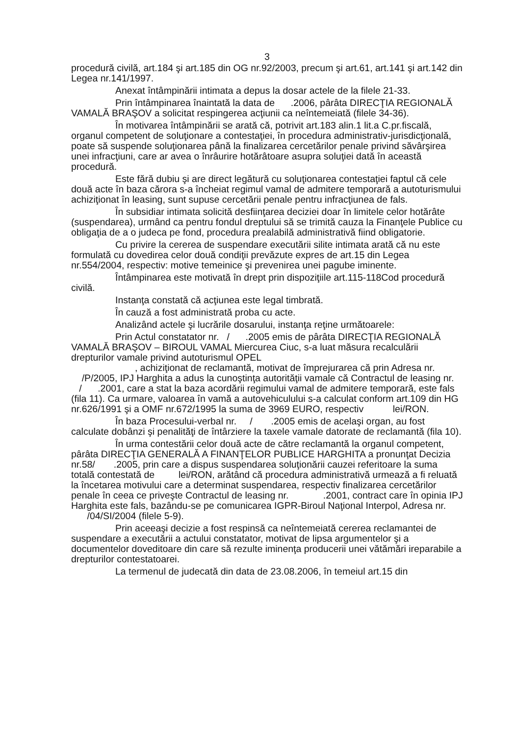3
procedură civilă, art.184 şi art.185 din OG nr.92/2003, precum şi art.61, art.141 şi art.142 din Legea nr.141/1997.
Anexat întâmpinării intimata a depus la dosar actele de la filele 21-33.
Prin întâmpinarea înaintată la data de .2006, pârâta DIRECŢIA REGIONALĂ VAMALĂ BRAŞOV a solicitat respingerea acţiunii ca neîntemeiată (filele 34-36).
În motivarea întâmpinării se arată că, potrivit art.183 alin.1 lit.a C.pr.fiscală, organul competent de soluţionare a contestaţiei, în procedura administrativ-jurisdicţională, poate să suspende soluţionarea până la finalizarea cercetărilor penale privind săvârşirea unei infracţiuni, care ar avea o înrâurire hotărâtoare asupra soluţiei dată în această procedură.
Este fără dubiu şi are direct legătură cu soluţionarea contestaţiei faptul că cele două acte în baza cărora s-a încheiat regimul vamal de admitere temporară a autoturismului achiziţionat în leasing, sunt supuse cercetării penale pentru infracţiunea de fals.
În subsidiar intimata solicită desfiinţarea deciziei doar în limitele celor hotărâte (suspendarea), urmând ca pentru fondul dreptului să se trimită cauza la Finanţele Publice cu obligaţia de a o judeca pe fond, procedura prealabilă administrativă fiind obligatorie.
Cu privire la cererea de suspendare executării silite intimata arată că nu este formulată cu dovedirea celor două condiţii prevăzute expres de art.15 din Legea nr.554/2004, respectiv: motive temeinice şi prevenirea unei pagube iminente.
Întâmpinarea este motivată în drept prin dispoziţiile art.115-118Cod procedură civilă.
Instanţa constată că acţiunea este legal timbrată.
În cauză a fost administrată proba cu acte.
Analizând actele şi lucrările dosarului, instanţa reţine următoarele:
Prin Actul constatator nr. / .2005 emis de pârâta DIRECŢIA REGIONALĂ VAMALĂ BRAŞOV – BIROUL VAMAL Miercurea Ciuc, s-a luat măsura recalculării drepturilor vamale privind autoturismul OPEL
, achiziţionat de reclamantă, motivat de împrejurarea că prin Adresa nr. /P/2005, IPJ Harghita a adus la cunoştinţa autorităţii vamale că Contractul de leasing nr. / .2001, care a stat la baza acordării regimului vamal de admitere temporară, este fals (fila 11). Ca urmare, valoarea în vamă a autovehiculului s-a calculat conform art.109 din HG nr.626/1991 şi a OMF nr.672/1995 la suma de 3969 EURO, respectiv lei/RON.
În baza Procesului-verbal nr. / .2005 emis de acelaşi organ, au fost calculate dobânzi şi penalităţi de întârziere la taxele vamale datorate de reclamantă (fila 10).
În urma contestării celor două acte de către reclamantă la organul competent, pârâta DIRECŢIA GENERALĂ A FINANŢELOR PUBLICE HARGHITA a pronunţat Decizia nr.58/ .2005, prin care a dispus suspendarea soluţionării cauzei referitoare la suma totală contestată de lei/RON, arătând că procedura administrativă urmează a fi reluată la încetarea motivului care a determinat suspendarea, respectiv finalizarea cercetărilor penale în ceea ce priveşte Contractul de leasing nr. .2001, contract care în opinia IPJ Harghita este fals, bazându-se pe comunicarea IGPR-Biroul Naţional Interpol, Adresa nr. /04/SI/2004 (filele 5-9).
Prin aceeaşi decizie a fost respinsă ca neîntemeiată cererea reclamantei de suspendare a executării a actului constatator, motivat de lipsa argumentelor şi a documentelor doveditoare din care să rezulte iminenţa producerii unei vătămări ireparabile a drepturilor contestatoarei.
La termenul de judecată din data de 23.08.2006, în temeiul art.15 din